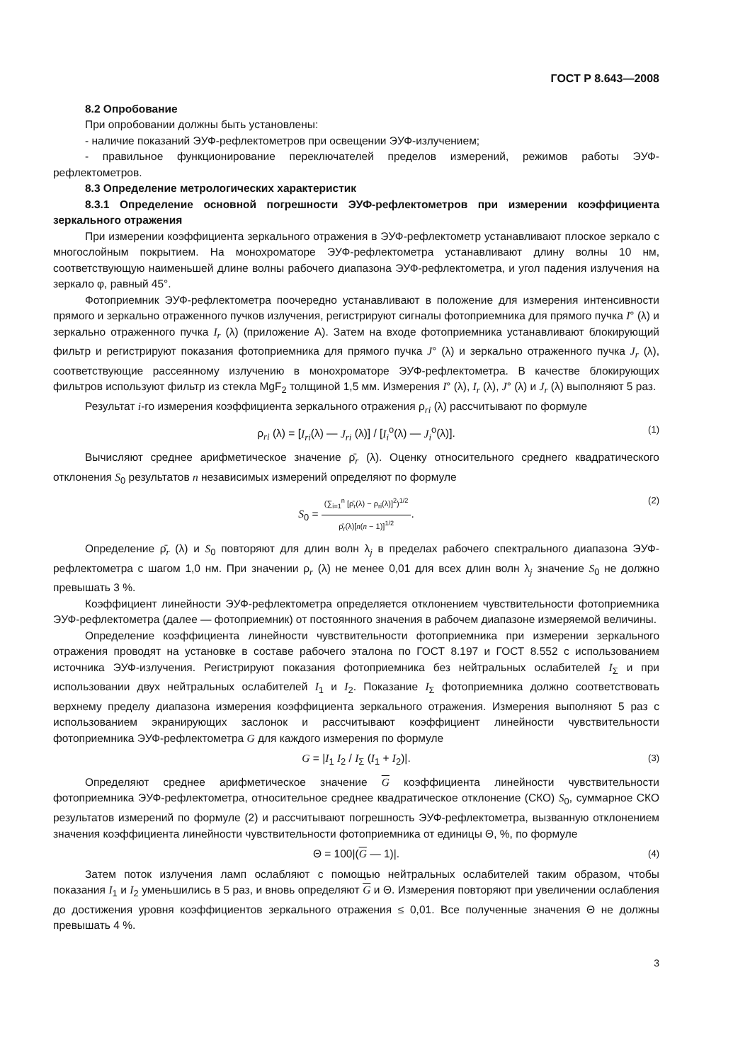ГОСТ Р 8.643—2008
8.2 Опробование
При опробовании должны быть установлены:
- наличие показаний ЭУФ-рефлектометров при освещении ЭУФ-излучением;
- правильное функционирование переключателей пределов измерений, режимов работы ЭУФ-рефлектометров.
8.3 Определение метрологических характеристик
8.3.1 Определение основной погрешности ЭУФ-рефлектометров при измерении коэффициента зеркального отражения
При измерении коэффициента зеркального отражения в ЭУФ-рефлектометр устанавливают плоское зеркало с многослойным покрытием. На монохроматоре ЭУФ-рефлектометра устанавливают длину волны 10 нм, соответствующую наименьшей длине волны рабочего диапазона ЭУФ-рефлектометра, и угол падения излучения на зеркало φ, равный 45°.
Фотоприемник ЭУФ-рефлектометра поочередно устанавливают в положение для измерения интенсивности прямого и зеркально отраженного пучков излучения, регистрируют сигналы фотоприемника для прямого пучка I° (λ) и зеркально отраженного пучка I<sub>r</sub> (λ) (приложение А). Затем на входе фотоприемника устанавливают блокирующий фильтр и регистрируют показания фотоприемника для прямого пучка J° (λ) и зеркально отраженного пучка J<sub>r</sub> (λ), соответствующие рассеянному излучению в монохроматоре ЭУФ-рефлектометра. В качестве блокирующих фильтров используют фильтр из стекла MgF<sub>2</sub> толщиной 1,5 мм. Измерения I° (λ), I<sub>r</sub> (λ), J° (λ) и J<sub>r</sub> (λ) выполняют 5 раз.
Результат i-го измерения коэффициента зеркального отражения ρ<sub>ri</sub> (λ) рассчитывают по формуле
ρ<sub>ri</sub> (λ) = [I<sub>ri</sub>(λ) — J<sub>ri</sub> (λ)] / [I<sub>i</sub><sup>o</sup>(λ) — J<sub>i</sub><sup>o</sup>(λ)]. (1)
Вычисляют среднее арифметическое значение ρ̄<sub>r</sub> (λ). Оценку относительного среднего квадратического отклонения S<sub>0</sub> результатов n независимых измерений определяют по формуле
S<sub>0</sub> = (∑<sub>i=1</sub><sup>n</sup> [ρ̄<sub>r</sub>(λ) − ρ<sub>ri</sub>(λ)]<sup>2</sup>)<sup>1/2</sup> ρ̄<sub>r</sub>(λ)[n(n − 1)]<sup>1/2</sup>. (2)
Определение ρ̄<sub>r</sub> (λ) и S<sub>0</sub> повторяют для длин волн λ<sub>j</sub> в пределах рабочего спектрального диапазона ЭУФ-рефлектометра с шагом 1,0 нм. При значении ρ<sub>r</sub> (λ) не менее 0,01 для всех длин волн λ<sub>j</sub> значение S<sub>0</sub> не должно превышать 3 %.
Коэффициент линейности ЭУФ-рефлектометра определяется отклонением чувствительности фотоприемника ЭУФ-рефлектометра (далее — фотоприемник) от постоянного значения в рабочем диапазоне измеряемой величины.
Определение коэффициента линейности чувствительности фотоприемника при измерении зеркального отражения проводят на установке в составе рабочего эталона по ГОСТ 8.197 и ГОСТ 8.552 с использованием источника ЭУФ-излучения. Регистрируют показания фотоприемника без нейтральных ослабителей I<sub>Σ</sub> и при использовании двух нейтральных ослабителей I<sub>1</sub> и I<sub>2</sub>. Показание I<sub>Σ</sub> фотоприемника должно соответствовать верхнему пределу диапазона измерения коэффициента зеркального отражения. Измерения выполняют 5 раз с использованием экранирующих заслонок и рассчитывают коэффициент линейности чувствительности фотоприемника ЭУФ-рефлектометра G для каждого измерения по формуле
G = |I<sub>1</sub> I<sub>2</sub> / I<sub>Σ</sub> (I<sub>1</sub> + I<sub>2</sub>)|. (3)
Определяют среднее арифметическое значение G коэффициента линейности чувствительности фотоприемника ЭУФ-рефлектометра, относительное среднее квадратическое отклонение (СКО) S<sub>0</sub>, суммарное СКО результатов измерений по формуле (2) и рассчитывают погрешность ЭУФ-рефлектометра, вызванную отклонением значения коэффициента линейности чувствительности фотоприемника от единицы Θ, %, по формуле
Θ = 100|(G — 1)|. (4)
Затем поток излучения ламп ослабляют с помощью нейтральных ослабителей таким образом, чтобы показания I<sub>1</sub> и I<sub>2</sub> уменьшились в 5 раз, и вновь определяют G и Θ. Измерения повторяют при увеличении ослабления до достижения уровня коэффициентов зеркального отражения ≤ 0,01. Все полученные значения Θ не должны превышать 4 %.
3